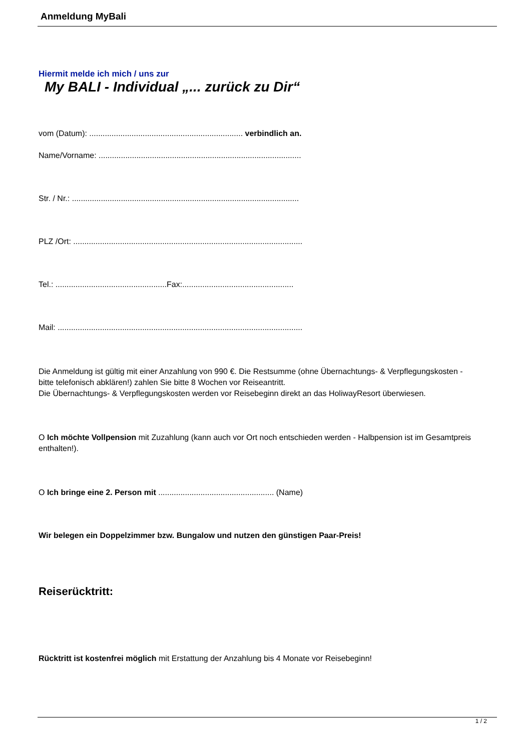Anmeldung MyBali
Hiermit melde ich mich / uns zur
My BALI - Individual „... zurück zu Dir“
vom (Datum): ..................................................................... verbindlich an.
Name/Vorname: ...........................................................................................
Str. / Nr.: ......................................................................................................
PLZ /Ort: .......................................................................................................
Tel.: ..................................................Fax:..................................................
Mail: ..............................................................................................................
Die Anmeldung ist gültig mit einer Anzahlung von 990 €. Die Restsumme (ohne Übernachtungs- & Verpflegungskosten - bitte telefonisch abklären!) zahlen Sie bitte 8 Wochen vor Reiseantritt.
Die Übernachtungs- & Verpflegungskosten werden vor Reisebeginn direkt an das HoliwayResort überwiesen.
O Ich möchte Vollpension mit Zuzahlung (kann auch vor Ort noch entschieden werden - Halbpension ist im Gesamtpreis enthalten!).
O Ich bringe eine 2. Person mit .................................................... (Name)
Wir belegen ein Doppelzimmer bzw. Bungalow und nutzen den günstigen Paar-Preis!
Reiserücktritt:
Rücktritt ist kostenfrei möglich mit Erstattung der Anzahlung bis 4 Monate vor Reisebeginn!
1 / 2